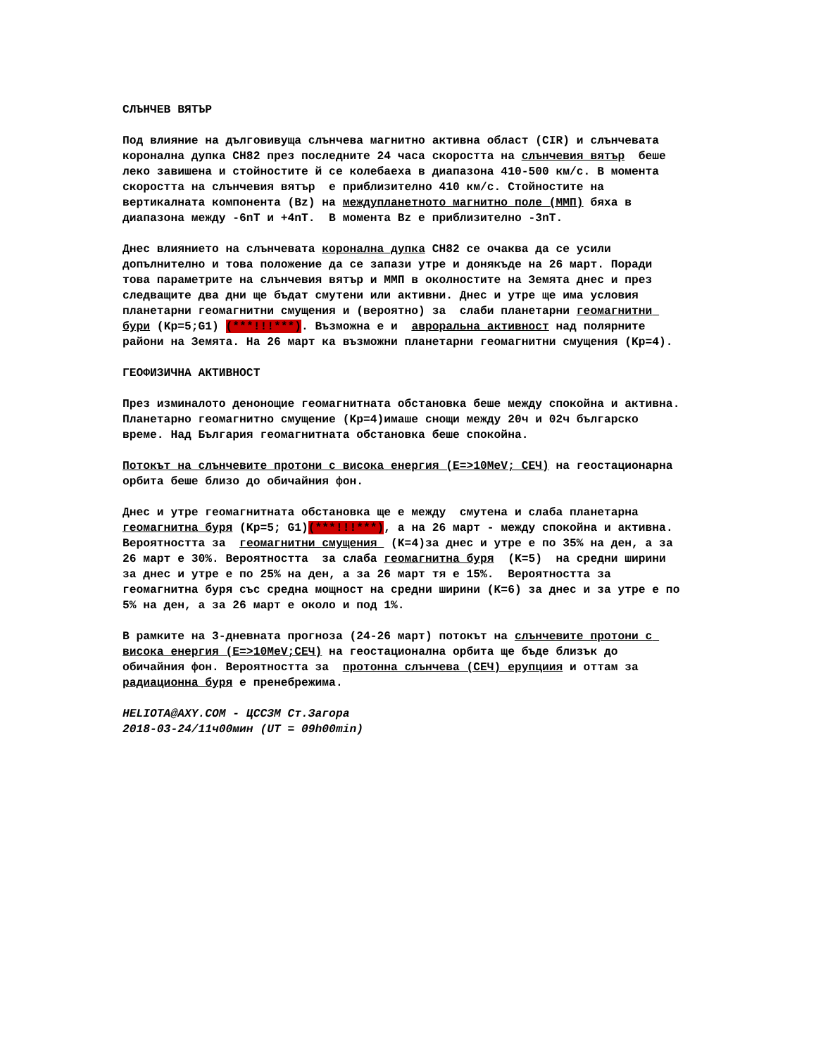СЛЪНЧЕВ ВЯТЪР
Под влияние на дълговивуща слънчева магнитно активна област (CIR) и слънчевата коронална дупка CH82 през последните 24 часа скоростта на слънчевия вятър беше леко завишена и стойностите й се колебаеха в диапазона 410-500 км/с. В момента скоростта на слънчевия вятър е приблизително 410 км/с. Стойностите на вертикалната компонента (Bz) на междупланетното магнитно поле (ММП) бяха в диапазона между -6nT и +4nT. В момента Bz е приблизително -3nT.
Днес влиянието на слънчевата коронална дупка CH82 се очаква да се усили допълнително и това положение да се запази утре и донякъде на 26 март. Поради това параметрите на слънчевия вятър и ММП в околностите на Земята днес и през следващите два дни ще бъдат смутени или активни. Днес и утре ще има условия планетарни геомагнитни смущения и (вероятно) за слаби планетарни геомагнитни бури (Kp=5;G1) (***!!!***). Възможна е и авроральна активност над полярните райони на Земята. На 26 март ка възможни планетарни геомагнитни смущения (Kp=4).
ГЕОФИЗИЧНА АКТИВНОСТ
През изминалото денонощие геомагнитната обстановка беше между спокойна и активна. Планетарно геомагнитно смущение (Kp=4)имаше снощи между 20ч и 02ч българско време. Над България геомагнитната обстановка беше спокойна.
Потокът на слънчевите протони с висока енергия (E=>10MeV; СЕЧ) на геостационарна орбита беше близо до обичайния фон.
Днес и утре геомагнитната обстановка ще е между смутена и слаба планетарна геомагнитна буря (Kp=5; G1)(***!!!***), а на 26 март - между спокойна и активна. Вероятността за геомагнитни смущения (K=4)за днес и утре е по 35% на ден, а за 26 март е 30%. Вероятността за слаба геомагнитна буря (K=5) на средни ширини за днес и утре е по 25% на ден, а за 26 март тя е 15%. Вероятността за геомагнитна буря със средна мощност на средни ширини (K=6) за днес и за утре е по 5% на ден, а за 26 март е около и под 1%.
В рамките на 3-дневната прогноза (24-26 март) потокът на слънчевите протони с висока енергия (E=>10MeV;СЕЧ) на геостационална орбита ще бъде близък до обичайния фон. Вероятността за протонна слънчева (СЕЧ) ерупциия и оттам за радиационна буря е пренебрежима.
HELIOTA@AXY.COM - ЦССЗМ Ст.Загора 2018-03-24/11ч00мин (UT = 09h00min)